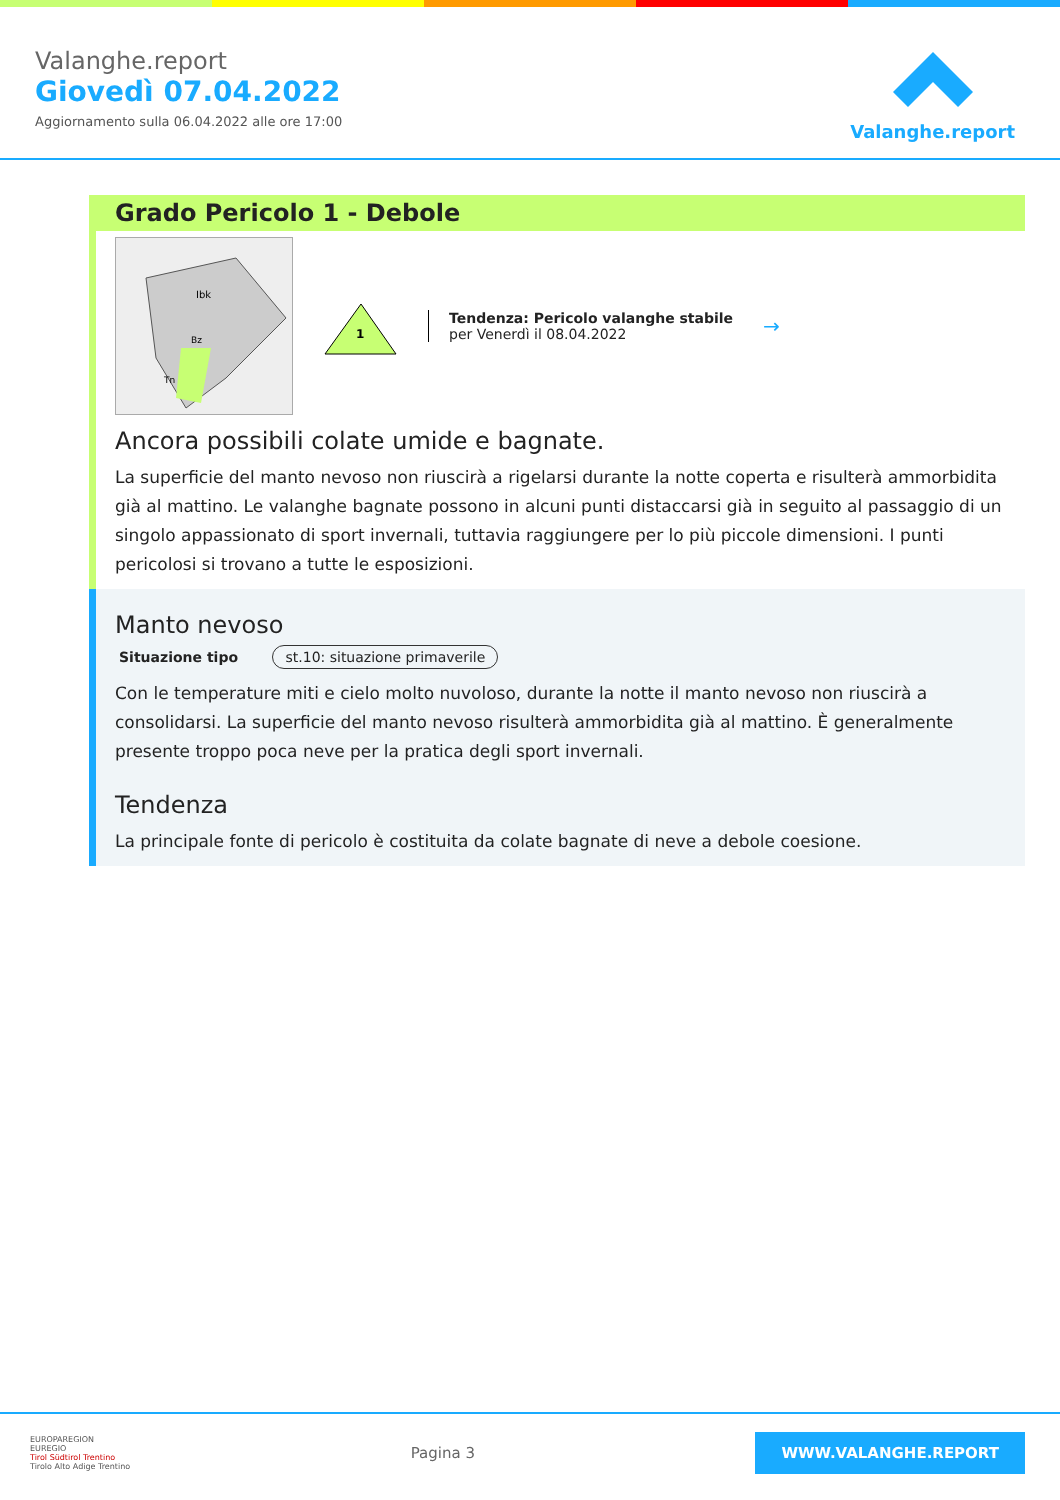Valanghe.report
Giovedì 07.04.2022
Aggiornamento sulla 06.04.2022 alle ore 17:00
Valanghe.report
Grado Pericolo 1 - Debole
Ibk
Bz
Tn
1
Tendenza: Pericolo valanghe stabile
per Venerdì il 08.04.2022
→
Ancora possibili colate umide e bagnate.
La superficie del manto nevoso non riuscirà a rigelarsi durante la notte coperta e risulterà ammorbidita già al mattino. Le valanghe bagnate possono in alcuni punti distaccarsi già in seguito al passaggio di un singolo appassionato di sport invernali, tuttavia raggiungere per lo più piccole dimensioni. I punti pericolosi si trovano a tutte le esposizioni.
Manto nevoso
Situazione tipo st.10: situazione primaverile
Con le temperature miti e cielo molto nuvoloso, durante la notte il manto nevoso non riuscirà a consolidarsi. La superficie del manto nevoso risulterà ammorbidita già al mattino. È generalmente presente troppo poca neve per la pratica degli sport invernali.
Tendenza
La principale fonte di pericolo è costituita da colate bagnate di neve a debole coesione.
EUROPAREGION
EUREGIO
Tirol Südtirol Trentino
Tirolo Alto Adige Trentino
Pagina 3
WWW.VALANGHE.REPORT